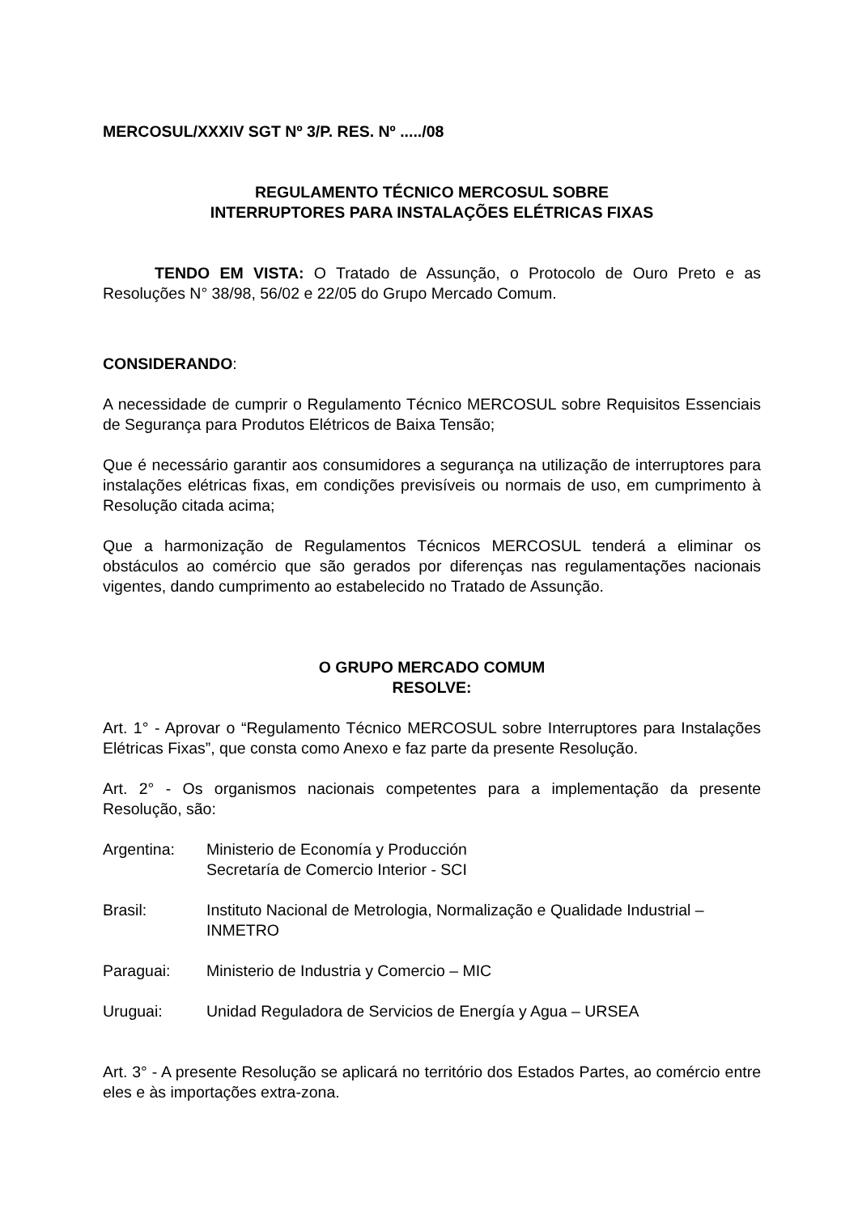MERCOSUL/XXXIV SGT Nº 3/P. RES. Nº ...../08
REGULAMENTO TÉCNICO MERCOSUL SOBRE
INTERRUPTORES PARA INSTALAÇÕES ELÉTRICAS FIXAS
TENDO EM VISTA: O Tratado de Assunção, o Protocolo de Ouro Preto e as Resoluções N° 38/98, 56/02 e 22/05 do Grupo Mercado Comum.
CONSIDERANDO:
A necessidade de cumprir o Regulamento Técnico MERCOSUL sobre Requisitos Essenciais de Segurança para Produtos Elétricos de Baixa Tensão;
Que é necessário garantir aos consumidores a segurança na utilização de interruptores para instalações elétricas fixas, em condições previsíveis ou normais de uso, em cumprimento à Resolução citada acima;
Que a harmonização de Regulamentos Técnicos MERCOSUL tenderá a eliminar os obstáculos ao comércio que são gerados por diferenças nas regulamentações nacionais vigentes, dando cumprimento ao estabelecido no Tratado de Assunção.
O GRUPO MERCADO COMUM
RESOLVE:
Art. 1° - Aprovar o “Regulamento Técnico MERCOSUL sobre Interruptores para Instalações Elétricas Fixas”, que consta como Anexo e faz parte da presente Resolução.
Art. 2° - Os organismos nacionais competentes para a implementação da presente Resolução, são:
Argentina: Ministerio de Economía y Producción
Secretaría de Comercio Interior - SCI
Brasil: Instituto Nacional de Metrologia, Normalização e Qualidade Industrial – INMETRO
Paraguai: Ministerio de Industria y Comercio – MIC
Uruguai: Unidad Reguladora de Servicios de Energía y Agua – URSEA
Art. 3° - A presente Resolução se aplicará no território dos Estados Partes, ao comércio entre eles e às importações extra-zona.